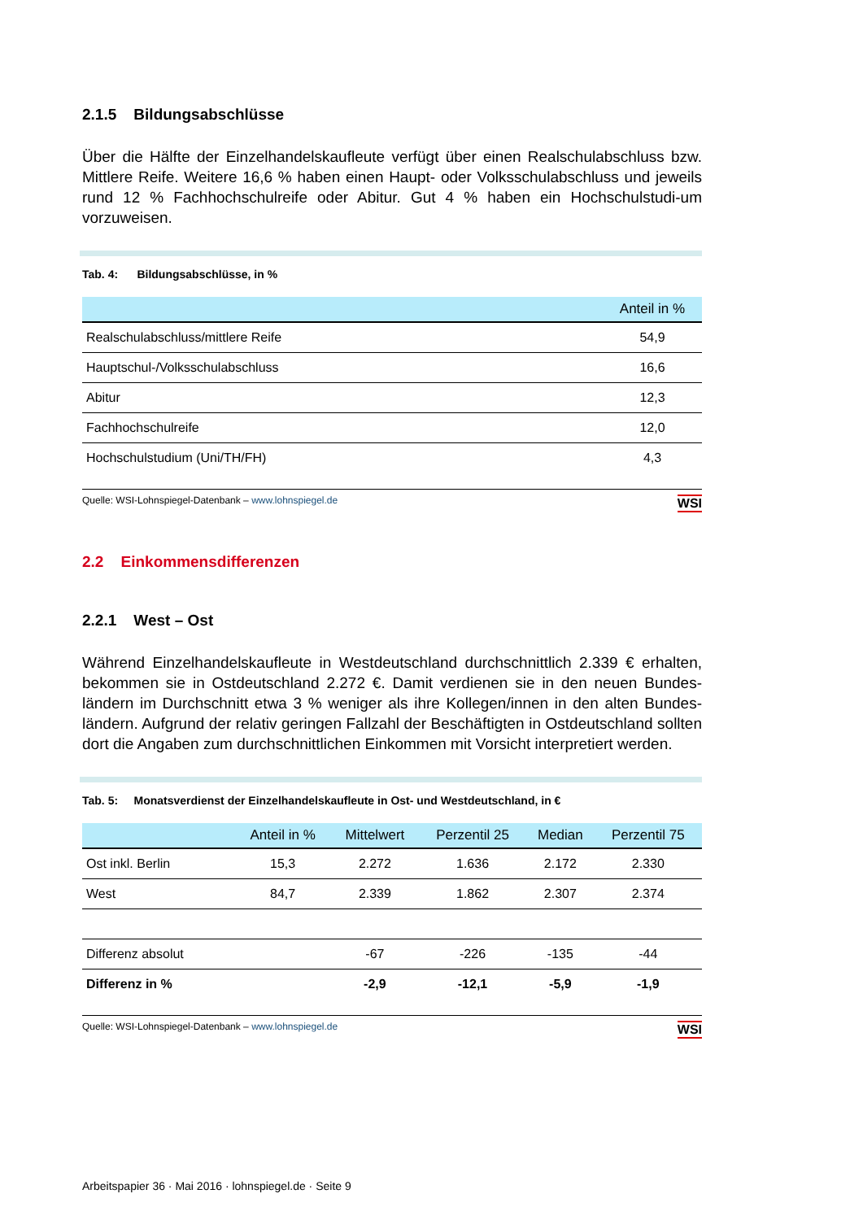2.1.5 Bildungsabschlüsse
Über die Hälfte der Einzelhandelskaufleute verfügt über einen Realschulabschluss bzw. Mittlere Reife. Weitere 16,6 % haben einen Haupt- oder Volksschulabschluss und jeweils rund 12 % Fachhochschulreife oder Abitur. Gut 4 % haben ein Hochschulstudi-um vorzuweisen.
Tab. 4: Bildungsabschlüsse, in %
| | Anteil in % |
| --- | --- |
| Realschulabschluss/mittlere Reife | 54,9 |
| Hauptschul-/Volksschulabschluss | 16,6 |
| Abitur | 12,3 |
| Fachhochschulreife | 12,0 |
| Hochschulstudium (Uni/TH/FH) | 4,3 |
Quelle: WSI-Lohnspiegel-Datenbank – www.lohnspiegel.de WSI
2.2 Einkommensdifferenzen
2.2.1 West – Ost
Während Einzelhandelskaufleute in Westdeutschland durchschnittlich 2.339 € erhalten, bekommen sie in Ostdeutschland 2.272 €. Damit verdienen sie in den neuen Bundes-ländern im Durchschnitt etwa 3 % weniger als ihre Kollegen/innen in den alten Bundes-ländern. Aufgrund der relativ geringen Fallzahl der Beschäftigten in Ostdeutschland sollten dort die Angaben zum durchschnittlichen Einkommen mit Vorsicht interpretiert werden.
Tab. 5: Monatsverdienst der Einzelhandelskaufleute in Ost- und Westdeutschland, in €
| | Anteil in % | Mittelwert | Perzentil 25 | Median | Perzentil 75 |
| --- | --- | --- | --- | --- | --- |
| Ost inkl. Berlin | 15,3 | 2.272 | 1.636 | 2.172 | 2.330 |
| West | 84,7 | 2.339 | 1.862 | 2.307 | 2.374 |
| Differenz absolut | | -67 | -226 | -135 | -44 |
| Differenz in % | | -2,9 | -12,1 | -5,9 | -1,9 |
Quelle: WSI-Lohnspiegel-Datenbank – www.lohnspiegel.de WSI
Arbeitspapier 36 · Mai 2016 · lohnspiegel.de · Seite 9